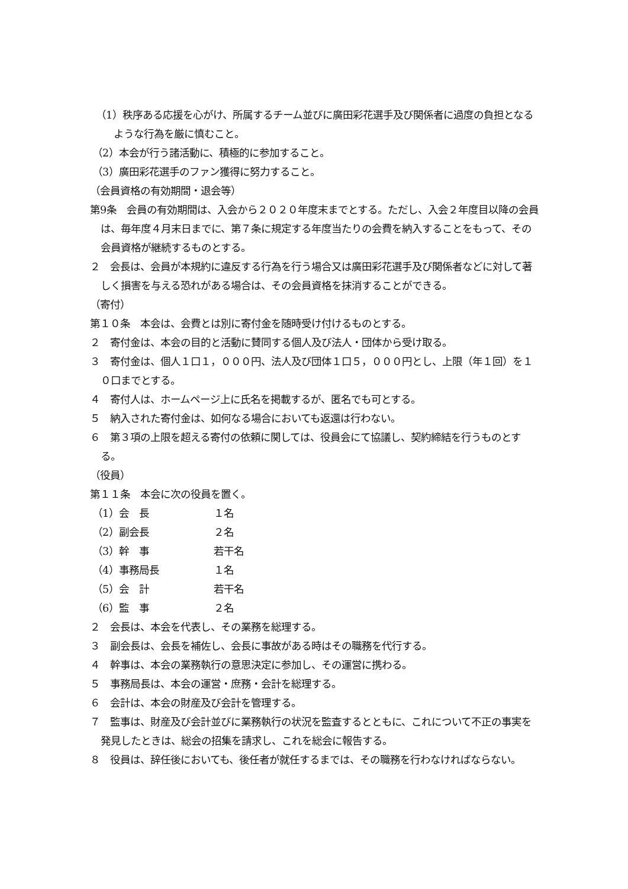（1）秩序ある応援を心がけ、所属するチーム並びに廣田彩花選手及び関係者に過度の負担となるような行為を厳に慎むこと。
（2）本会が行う諸活動に、積極的に参加すること。
（3）廣田彩花選手のファン獲得に努力すること。
（会員資格の有効期間・退会等）
第9条　会員の有効期間は、入会から２０２０年度末までとする。ただし、入会２年度目以降の会員は、毎年度４月末日までに、第７条に規定する年度当たりの会費を納入することをもって、その会員資格が継続するものとする。
２　会長は、会員が本規約に違反する行為を行う場合又は廣田彩花選手及び関係者などに対して著しく損害を与える恐れがある場合は、その会員資格を抹消することができる。
（寄付）
第１０条　本会は、会費とは別に寄付金を随時受け付けるものとする。
２　寄付金は、本会の目的と活動に賛同する個人及び法人・団体から受け取る。
３　寄付金は、個人１口１，０００円、法人及び団体１口５，０００円とし、上限（年１回）を１０口までとする。
４　寄付人は、ホームページ上に氏名を掲載するが、匿名でも可とする。
５　納入された寄付金は、如何なる場合においても返還は行わない。
６　第３項の上限を超える寄付の依頼に関しては、役員会にて協議し、契約締結を行うものとする。
（役員）
第１１条　本会に次の役員を置く。
（1）会　長 １名
（2）副会長 ２名
（3）幹　事 若干名
（4）事務局長 １名
（5）会　計 若干名
（6）監　事 ２名
２　会長は、本会を代表し、その業務を総理する。
３　副会長は、会長を補佐し、会長に事故がある時はその職務を代行する。
４　幹事は、本会の業務執行の意思決定に参加し、その運営に携わる。
５　事務局長は、本会の運営・庶務・会計を総理する。
６　会計は、本会の財産及び会計を管理する。
７　監事は、財産及び会計並びに業務執行の状況を監査するとともに、これについて不正の事実を発見したときは、総会の招集を請求し、これを総会に報告する。
８　役員は、辞任後においても、後任者が就任するまでは、その職務を行わなければならない。